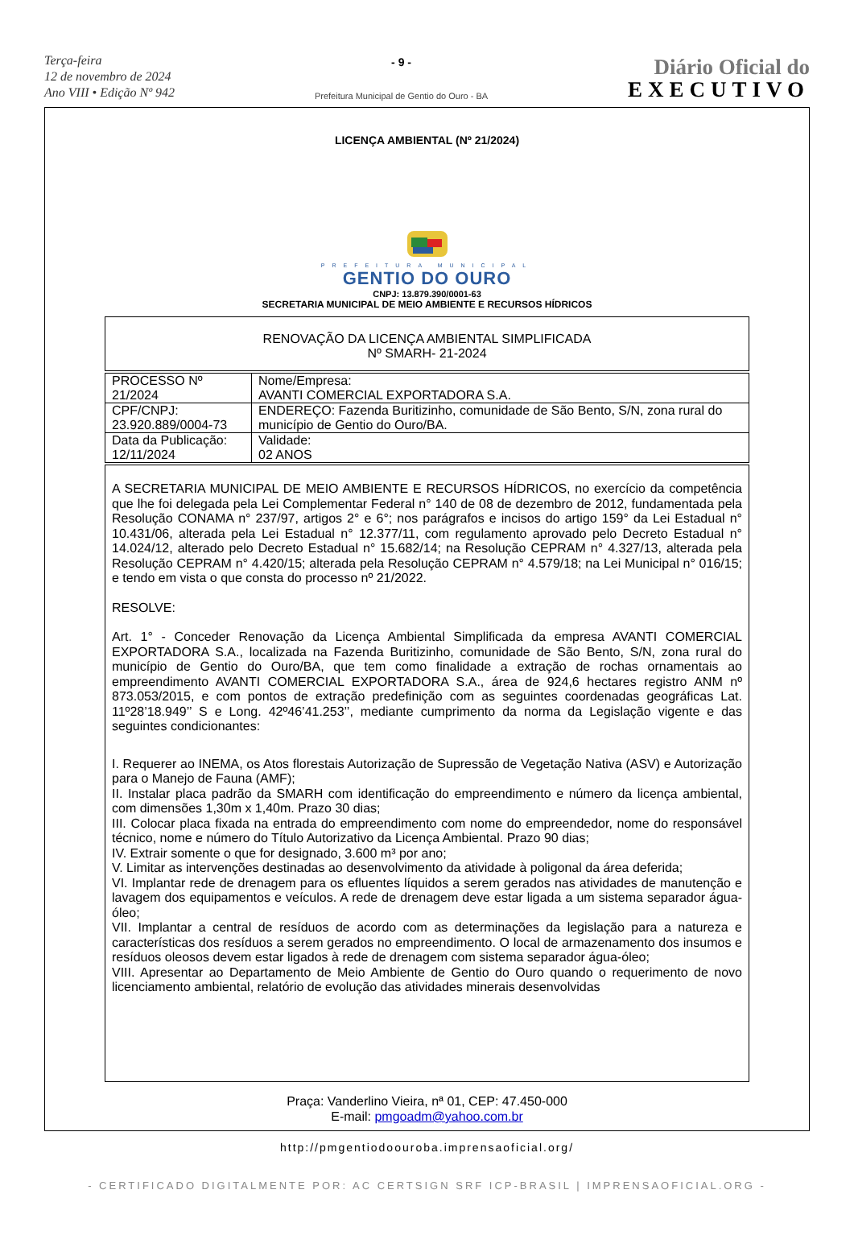Terça-feira
12 de novembro de 2024
Ano VIII • Edição Nº 942
- 9 -
Prefeitura Municipal de Gentio do Ouro - BA
Diário Oficial do
EXECUTIVO
LICENÇA AMBIENTAL (Nº 21/2024)
PREFEITURA MUNICIPAL
GENTIO DO OURO
CNPJ: 13.879.390/0001-63
SECRETARIA MUNICIPAL DE MEIO AMBIENTE E RECURSOS HÍDRICOS
RENOVAÇÃO DA LICENÇA AMBIENTAL SIMPLIFICADA
Nº SMARH- 21-2024
| PROCESSO Nº 21/2024 | Nome/Empresa: AVANTI COMERCIAL EXPORTADORA S.A. |
| CPF/CNPJ: 23.920.889/0004-73 | ENDEREÇO: Fazenda Buritizinho, comunidade de São Bento, S/N, zona rural do município de Gentio do Ouro/BA. |
| Data da Publicação: 12/11/2024 | Validade: 02 ANOS |
A SECRETARIA MUNICIPAL DE MEIO AMBIENTE E RECURSOS HÍDRICOS, no exercício da competência que lhe foi delegada pela Lei Complementar Federal n° 140 de 08 de dezembro de 2012, fundamentada pela Resolução CONAMA n° 237/97, artigos 2° e 6°; nos parágrafos e incisos do artigo 159° da Lei Estadual n° 10.431/06, alterada pela Lei Estadual n° 12.377/11, com regulamento aprovado pelo Decreto Estadual n° 14.024/12, alterado pelo Decreto Estadual n° 15.682/14; na Resolução CEPRAM n° 4.327/13, alterada pela Resolução CEPRAM n° 4.420/15; alterada pela Resolução CEPRAM n° 4.579/18; na Lei Municipal n° 016/15; e tendo em vista o que consta do processo nº 21/2022.
RESOLVE:
Art. 1° - Conceder Renovação da Licença Ambiental Simplificada da empresa AVANTI COMERCIAL EXPORTADORA S.A., localizada na Fazenda Buritizinho, comunidade de São Bento, S/N, zona rural do município de Gentio do Ouro/BA, que tem como finalidade a extração de rochas ornamentais ao empreendimento AVANTI COMERCIAL EXPORTADORA S.A., área de 924,6 hectares registro ANM nº 873.053/2015, e com pontos de extração predefinição com as seguintes coordenadas geográficas Lat. 11º28’18.949’’ S e Long. 42º46’41.253’’, mediante cumprimento da norma da Legislação vigente e das seguintes condicionantes:
I. Requerer ao INEMA, os Atos florestais Autorização de Supressão de Vegetação Nativa (ASV) e Autorização para o Manejo de Fauna (AMF);
II. Instalar placa padrão da SMARH com identificação do empreendimento e número da licença ambiental, com dimensões 1,30m x 1,40m. Prazo 30 dias;
III. Colocar placa fixada na entrada do empreendimento com nome do empreendedor, nome do responsável técnico, nome e número do Título Autorizativo da Licença Ambiental. Prazo 90 dias;
IV. Extrair somente o que for designado, 3.600 m³ por ano;
V. Limitar as intervenções destinadas ao desenvolvimento da atividade à poligonal da área deferida;
VI. Implantar rede de drenagem para os efluentes líquidos a serem gerados nas atividades de manutenção e lavagem dos equipamentos e veículos. A rede de drenagem deve estar ligada a um sistema separador água-óleo;
VII. Implantar a central de resíduos de acordo com as determinações da legislação para a natureza e características dos resíduos a serem gerados no empreendimento. O local de armazenamento dos insumos e resíduos oleosos devem estar ligados à rede de drenagem com sistema separador água-óleo;
VIII. Apresentar ao Departamento de Meio Ambiente de Gentio do Ouro quando o requerimento de novo licenciamento ambiental, relatório de evolução das atividades minerais desenvolvidas
Praça: Vanderlino Vieira, nª 01, CEP: 47.450-000
E-mail: pmgoadm@yahoo.com.br
http://pmgentiodoouroba.imprensaoficial.org/
- CERTIFICADO DIGITALMENTE POR: AC CERTSIGN SRF ICP-BRASIL | IMPRENSAOFICIAL.ORG -